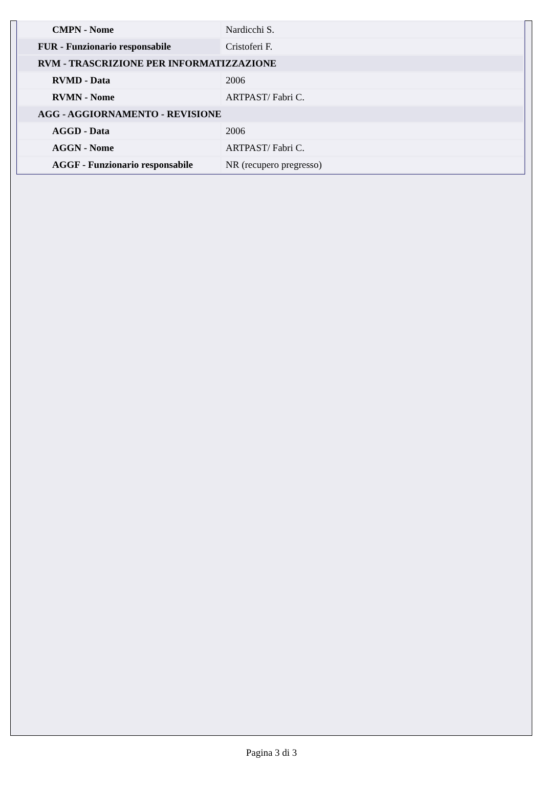| CMPN - Nome | Nardicchi S. |
| FUR - Funzionario responsabile | Cristoferi F. |
| RVM - TRASCRIZIONE PER INFORMATIZZAZIONE | |
| RVMD - Data | 2006 |
| RVMN - Nome | ARTPAST/ Fabri C. |
| AGG - AGGIORNAMENTO - REVISIONE | |
| AGGD - Data | 2006 |
| AGGN - Nome | ARTPAST/ Fabri C. |
| AGGF - Funzionario responsabile | NR (recupero pregresso) |
Pagina 3 di 3